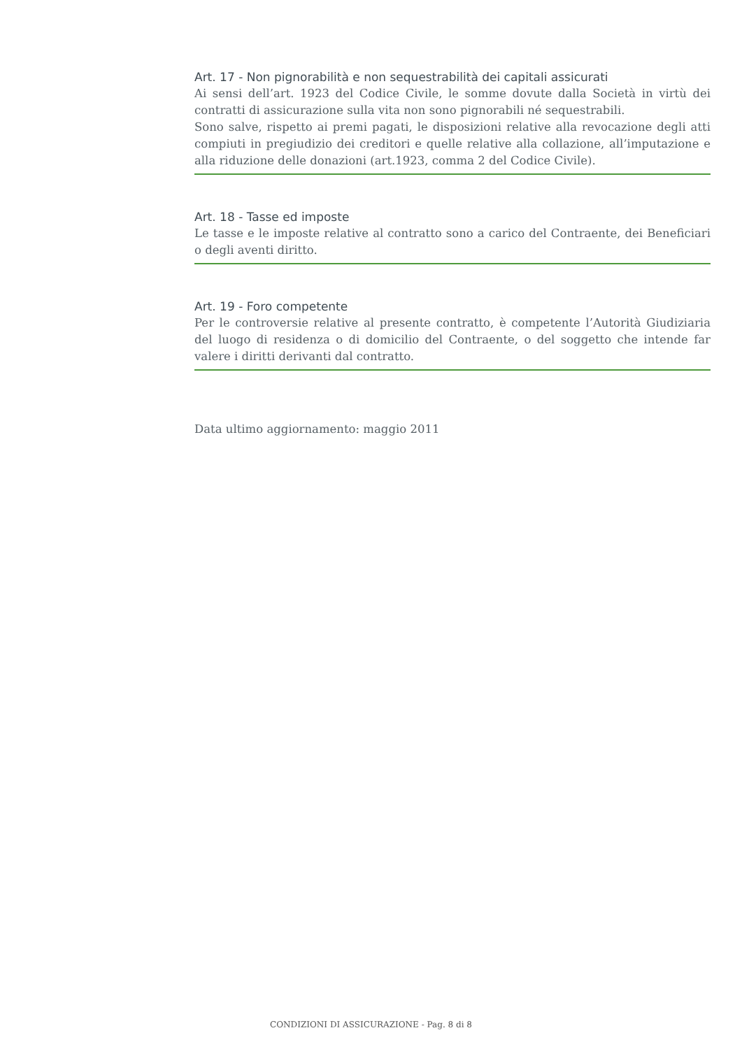Art. 17 - Non pignorabilità e non sequestrabilità dei capitali assicurati
Ai sensi dell’art. 1923 del Codice Civile, le somme dovute dalla Società in virtù dei contratti di assicurazione sulla vita non sono pignorabili né sequestrabili.
Sono salve, rispetto ai premi pagati, le disposizioni relative alla revocazione degli atti compiuti in pregiudizio dei creditori e quelle relative alla collazione, all’imputazione e alla riduzione delle donazioni (art.1923, comma 2 del Codice Civile).
Art. 18 - Tasse ed imposte
Le tasse e le imposte relative al contratto sono a carico del Contraente, dei Beneficiari o degli aventi diritto.
Art. 19 - Foro competente
Per le controversie relative al presente contratto, è competente l’Autorità Giudiziaria del luogo di residenza o di domicilio del Contraente, o del soggetto che intende far valere i diritti derivanti dal contratto.
Data ultimo aggiornamento: maggio 2011
CONDIZIONI DI ASSICURAZIONE - Pag. 8 di 8